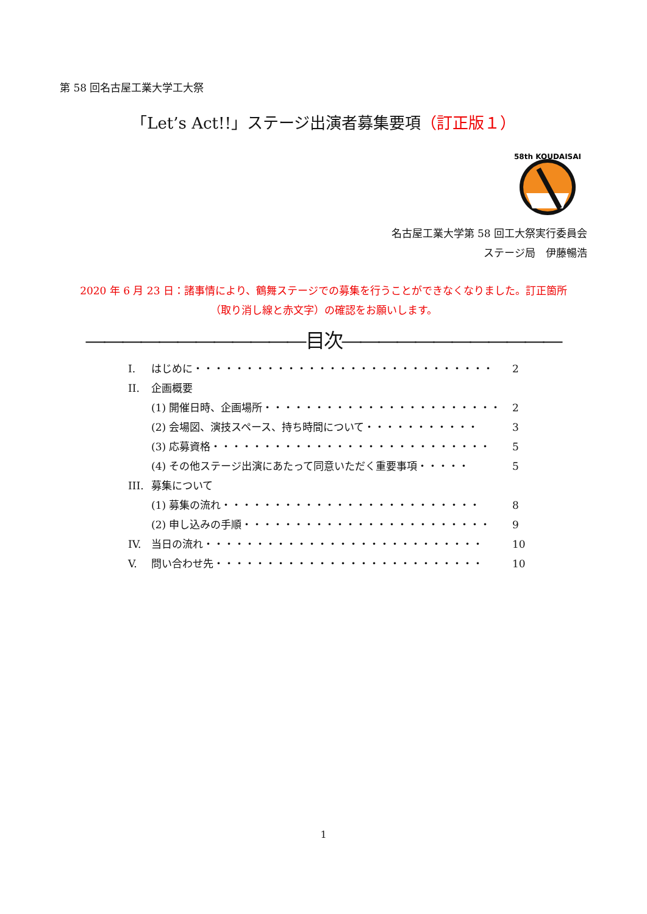第 58 回名古屋工業大学工大祭
「Let’s Act!!」ステージ出演者募集要項（訂正版１）
58th KOUDAISAI
名古屋工業大学第 58 回工大祭実行委員会
ステージ局　伊藤暢浩
2020 年 6 月 23 日：諸事情により、鶴舞ステージでの募集を行うことができなくなりました。訂正箇所
（取り消し線と赤文字）の確認をお願いします。
――――――――――――目次――――――――――――
I. はじめに・・・・・・・・・・・・・・・・・・・・・・・・・・・・・ 2
II. 企画概要
(1) 開催日時、企画場所・・・・・・・・・・・・・・・・・・・・・・・ 2
(2) 会場図、演技スペース、持ち時間について・・・・・・・・・・・ 3
(3) 応募資格・・・・・・・・・・・・・・・・・・・・・・・・・・・ 5
(4) その他ステージ出演にあたって同意いただく重要事項・・・・・ 5
III. 募集について
(1) 募集の流れ・・・・・・・・・・・・・・・・・・・・・・・・・ 8
(2) 申し込みの手順・・・・・・・・・・・・・・・・・・・・・・・・ 9
IV. 当日の流れ・・・・・・・・・・・・・・・・・・・・・・・・・・・ 10
V. 問い合わせ先・・・・・・・・・・・・・・・・・・・・・・・・・・ 10
1